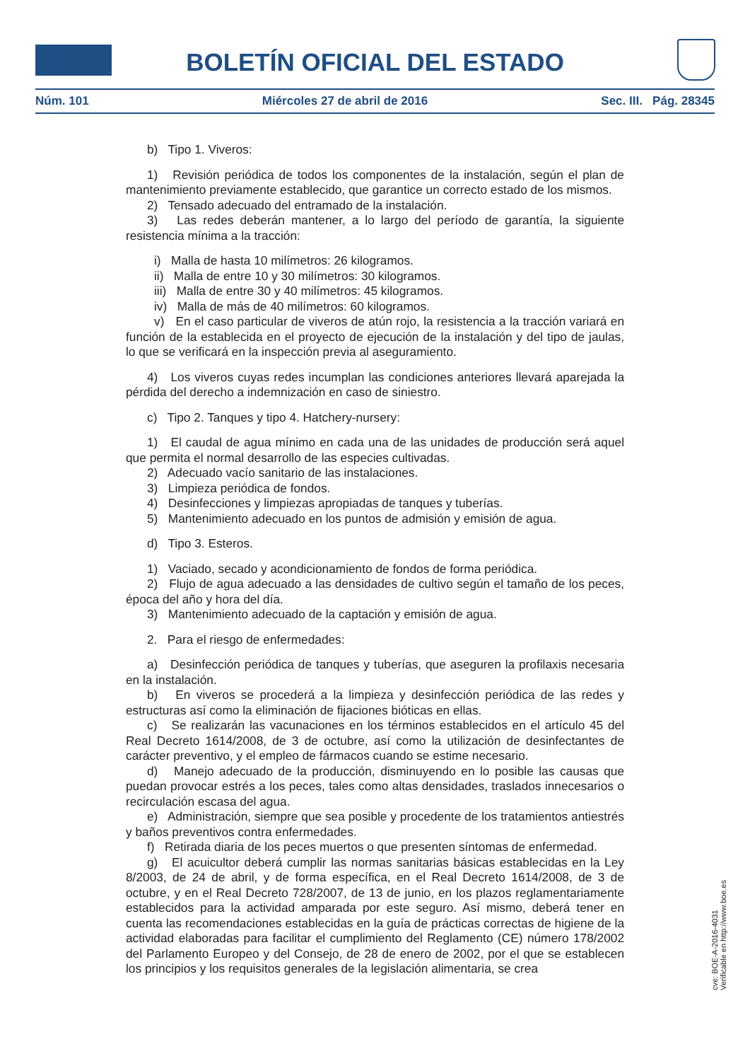BOLETÍN OFICIAL DEL ESTADO
Núm. 101 Miércoles 27 de abril de 2016 Sec. III. Pág. 28345
b) Tipo 1. Viveros:
1) Revisión periódica de todos los componentes de la instalación, según el plan de mantenimiento previamente establecido, que garantice un correcto estado de los mismos.
2) Tensado adecuado del entramado de la instalación.
3) Las redes deberán mantener, a lo largo del período de garantía, la siguiente resistencia mínima a la tracción:
i) Malla de hasta 10 milímetros: 26 kilogramos.
ii) Malla de entre 10 y 30 milímetros: 30 kilogramos.
iii) Malla de entre 30 y 40 milímetros: 45 kilogramos.
iv) Malla de más de 40 milímetros: 60 kilogramos.
v) En el caso particular de viveros de atún rojo, la resistencia a la tracción variará en función de la establecida en el proyecto de ejecución de la instalación y del tipo de jaulas, lo que se verificará en la inspección previa al aseguramiento.
4) Los viveros cuyas redes incumplan las condiciones anteriores llevará aparejada la pérdida del derecho a indemnización en caso de siniestro.
c) Tipo 2. Tanques y tipo 4. Hatchery-nursery:
1) El caudal de agua mínimo en cada una de las unidades de producción será aquel que permita el normal desarrollo de las especies cultivadas.
2) Adecuado vacío sanitario de las instalaciones.
3) Limpieza periódica de fondos.
4) Desinfecciones y limpiezas apropiadas de tanques y tuberías.
5) Mantenimiento adecuado en los puntos de admisión y emisión de agua.
d) Tipo 3. Esteros.
1) Vaciado, secado y acondicionamiento de fondos de forma periódica.
2) Flujo de agua adecuado a las densidades de cultivo según el tamaño de los peces, época del año y hora del día.
3) Mantenimiento adecuado de la captación y emisión de agua.
2. Para el riesgo de enfermedades:
a) Desinfección periódica de tanques y tuberías, que aseguren la profilaxis necesaria en la instalación.
b) En viveros se procederá a la limpieza y desinfección periódica de las redes y estructuras así como la eliminación de fijaciones bióticas en ellas.
c) Se realizarán las vacunaciones en los términos establecidos en el artículo 45 del Real Decreto 1614/2008, de 3 de octubre, así como la utilización de desinfectantes de carácter preventivo, y el empleo de fármacos cuando se estime necesario.
d) Manejo adecuado de la producción, disminuyendo en lo posible las causas que puedan provocar estrés a los peces, tales como altas densidades, traslados innecesarios o recirculación escasa del agua.
e) Administración, siempre que sea posible y procedente de los tratamientos antiestrés y baños preventivos contra enfermedades.
f) Retirada diaria de los peces muertos o que presenten síntomas de enfermedad.
g) El acuicultor deberá cumplir las normas sanitarias básicas establecidas en la Ley 8/2003, de 24 de abril, y de forma específica, en el Real Decreto 1614/2008, de 3 de octubre, y en el Real Decreto 728/2007, de 13 de junio, en los plazos reglamentariamente establecidos para la actividad amparada por este seguro. Así mismo, deberá tener en cuenta las recomendaciones establecidas en la guía de prácticas correctas de higiene de la actividad elaboradas para facilitar el cumplimiento del Reglamento (CE) número 178/2002 del Parlamento Europeo y del Consejo, de 28 de enero de 2002, por el que se establecen los principios y los requisitos generales de la legislación alimentaria, se crea
cve: BOE-A-2016-4031
Verificable en http://www.boe.es